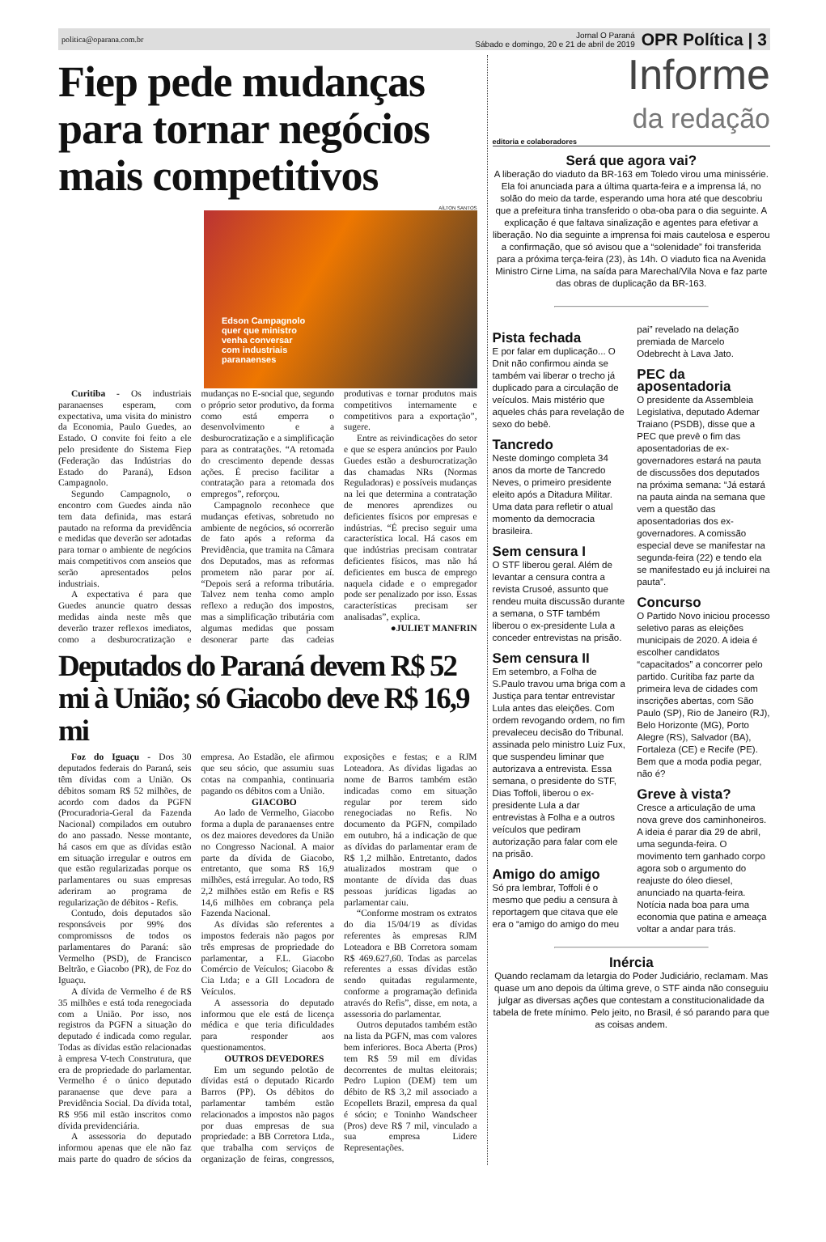politica@oparana.com.br
Jornal O Paraná
Sábado e domingo, 20 e 21 de abril de 2019
OPR Política | 3
Fiep pede mudanças para tornar negócios mais competitivos
AÍLTON SANTOS
Edson Campagnolo
quer que ministro
venha conversar
com industriais
paranaenses
Curitiba - Os industriais paranaenses esperam, com expectativa, uma visita do ministro da Economia, Paulo Guedes, ao Estado. O convite foi feito a ele pelo presidente do Sistema Fiep (Federação das Indústrias do Estado do Paraná), Edson Campagnolo.
Segundo Campagnolo, o encontro com Guedes ainda não tem data definida, mas estará pautado na reforma da previdência e medidas que deverão ser adotadas para tornar o ambiente de negócios mais competitivos com anseios que serão apresentados pelos industriais.
A expectativa é para que Guedes anuncie quatro dessas medidas ainda neste mês que deverão trazer reflexos imediatos, como a desburocratização e mudanças no E-social que, segundo o próprio setor produtivo, da forma como está emperra o desenvolvimento e a desburocratização e a simplificação para as contratações. “A retomada do crescimento depende dessas ações. É preciso facilitar a contratação para a retomada dos empregos”, reforçou.
Campagnolo reconhece que mudanças efetivas, sobretudo no ambiente de negócios, só ocorrerão de fato após a reforma da Previdência, que tramita na Câmara dos Deputados, mas as reformas prometem não parar por aí. “Depois será a reforma tributária. Talvez nem tenha como amplo reflexo a redução dos impostos, mas a simplificação tributária com algumas medidas que possam desonerar parte das cadeias produtivas e tornar produtos mais competitivos internamente e competitivos para a exportação”, sugere.
Entre as reivindicações do setor e que se espera anúncios por Paulo Guedes estão a desburocratização das chamadas NRs (Normas Reguladoras) e possíveis mudanças na lei que determina a contratação de menores aprendizes ou deficientes físicos por empresas e indústrias. “É preciso seguir uma característica local. Há casos em que indústrias precisam contratar deficientes físicos, mas não há deficientes em busca de emprego naquela cidade e o empregador pode ser penalizado por isso. Essas características precisam ser analisadas”, explica.
●JULIET MANFRIN
Deputados do Paraná devem R$ 52 mi à União; só Giacobo deve R$ 16,9 mi
Foz do Iguaçu - Dos 30 deputados federais do Paraná, seis têm dívidas com a União. Os débitos somam R$ 52 milhões, de acordo com dados da PGFN (Procuradoria-Geral da Fazenda Nacional) compilados em outubro do ano passado. Nesse montante, há casos em que as dívidas estão em situação irregular e outros em que estão regularizadas porque os parlamentares ou suas empresas aderiram ao programa de regularização de débitos - Refis.
Contudo, dois deputados são responsáveis por 99% dos compromissos de todos os parlamentares do Paraná: são Vermelho (PSD), de Francisco Beltrão, e Giacobo (PR), de Foz do Iguaçu.
A dívida de Vermelho é de R$ 35 milhões e está toda renegociada com a União. Por isso, nos registros da PGFN a situação do deputado é indicada como regular. Todas as dívidas estão relacionadas à empresa V-tech Construtura, que era de propriedade do parlamentar. Vermelho é o único deputado paranaense que deve para a Previdência Social. Da dívida total, R$ 956 mil estão inscritos como dívida previdenciária.
A assessoria do deputado informou apenas que ele não faz mais parte do quadro de sócios da empresa. Ao Estadão, ele afirmou que seu sócio, que assumiu suas cotas na companhia, continuaria pagando os débitos com a União.
GIACOBO
Ao lado de Vermelho, Giacobo forma a dupla de paranaenses entre os dez maiores devedores da União no Congresso Nacional. A maior parte da dívida de Giacobo, entretanto, que soma R$ 16,9 milhões, está irregular. Ao todo, R$ 2,2 milhões estão em Refis e R$ 14,6 milhões em cobrança pela Fazenda Nacional.
As dívidas são referentes a impostos federais não pagos por três empresas de propriedade do parlamentar, a F.L. Giacobo Comércio de Veículos; Giacobo & Cia Ltda; e a GII Locadora de Veículos.
A assessoria do deputado informou que ele está de licença médica e que teria dificuldades para responder aos questionamentos.
OUTROS DEVEDORES
Em um segundo pelotão de dívidas está o deputado Ricardo Barros (PP). Os débitos do parlamentar também estão relacionados a impostos não pagos por duas empresas de sua propriedade: a BB Corretora Ltda., que trabalha com serviços de organização de feiras, congressos, exposições e festas; e a RJM Loteadora. As dívidas ligadas ao nome de Barros também estão indicadas como em situação regular por terem sido renegociadas no Refis. No documento da PGFN, compilado em outubro, há a indicação de que as dívidas do parlamentar eram de R$ 1,2 milhão. Entretanto, dados atualizados mostram que o montante de dívida das duas pessoas jurídicas ligadas ao parlamentar caiu.
“Conforme mostram os extratos do dia 15/04/19 as dívidas referentes às empresas RJM Loteadora e BB Corretora somam R$ 469.627,60. Todas as parcelas referentes a essas dívidas estão sendo quitadas regularmente, conforme a programação definida através do Refis”, disse, em nota, a assessoria do parlamentar.
Outros deputados também estão na lista da PGFN, mas com valores bem inferiores. Boca Aberta (Pros) tem R$ 59 mil em dívidas decorrentes de multas eleitorais; Pedro Lupion (DEM) tem um débito de R$ 3,2 mil associado a Ecopellets Brazil, empresa da qual é sócio; e Toninho Wandscheer (Pros) deve R$ 7 mil, vinculado a sua empresa Lidere Representações.
Informe
da redação
editoria e colaboradores
Será que agora vai?
A liberação do viaduto da BR-163 em Toledo virou uma minissérie. Ela foi anunciada para a última quarta-feira e a imprensa lá, no solão do meio da tarde, esperando uma hora até que descobriu que a prefeitura tinha transferido o oba-oba para o dia seguinte. A explicação é que faltava sinalização e agentes para efetivar a liberação. No dia seguinte a imprensa foi mais cautelosa e esperou a confirmação, que só avisou que a “solenidade” foi transferida para a próxima terça-feira (23), às 14h. O viaduto fica na Avenida Ministro Cirne Lima, na saída para Marechal/Vila Nova e faz parte das obras de duplicação da BR-163.
Pista fechada
E por falar em duplicação... O Dnit não confirmou ainda se também vai liberar o trecho já duplicado para a circulação de veículos. Mais mistério que aqueles chás para revelação de sexo do bebê.
Tancredo
Neste domingo completa 34 anos da morte de Tancredo Neves, o primeiro presidente eleito após a Ditadura Militar. Uma data para refletir o atual momento da democracia brasileira.
Sem censura I
O STF liberou geral. Além de levantar a censura contra a revista Crusoé, assunto que rendeu muita discussão durante a semana, o STF também liberou o ex-presidente Lula a conceder entrevistas na prisão.
Sem censura II
Em setembro, a Folha de S.Paulo travou uma briga com a Justiça para tentar entrevistar Lula antes das eleições. Com ordem revogando ordem, no fim prevaleceu decisão do Tribunal. assinada pelo ministro Luiz Fux, que suspendeu liminar que autorizava a entrevista. Essa semana, o presidente do STF, Dias Toffoli, liberou o ex-presidente Lula a dar entrevistas à Folha e a outros veículos que pediram autorização para falar com ele na prisão.
Amigo do amigo
Só pra lembrar, Toffoli é o mesmo que pediu a censura à reportagem que citava que ele era o “amigo do amigo do meu pai” revelado na delação premiada de Marcelo Odebrecht à Lava Jato.
PEC da aposentadoria
O presidente da Assembleia Legislativa, deputado Ademar Traiano (PSDB), disse que a PEC que prevê o fim das aposentadorias de ex-governadores estará na pauta de discussões dos deputados na próxima semana: “Já estará na pauta ainda na semana que vem a questão das aposentadorias dos ex-governadores. A comissão especial deve se manifestar na segunda-feira (22) e tendo ela se manifestado eu já incluirei na pauta”.
Concurso
O Partido Novo iniciou processo seletivo paras as eleições municipais de 2020. A ideia é escolher candidatos “capacitados” a concorrer pelo partido. Curitiba faz parte da primeira leva de cidades com inscrições abertas, com São Paulo (SP), Rio de Janeiro (RJ), Belo Horizonte (MG), Porto Alegre (RS), Salvador (BA), Fortaleza (CE) e Recife (PE). Bem que a moda podia pegar, não é?
Greve à vista?
Cresce a articulação de uma nova greve dos caminhoneiros. A ideia é parar dia 29 de abril, uma segunda-feira. O movimento tem ganhado corpo agora sob o argumento do reajuste do óleo diesel, anunciado na quarta-feira. Notícia nada boa para uma economia que patina e ameaça voltar a andar para trás.
Inércia
Quando reclamam da letargia do Poder Judiciário, reclamam. Mas quase um ano depois da última greve, o STF ainda não conseguiu julgar as diversas ações que contestam a constitucionalidade da tabela de frete mínimo. Pelo jeito, no Brasil, é só parando para que as coisas andem.